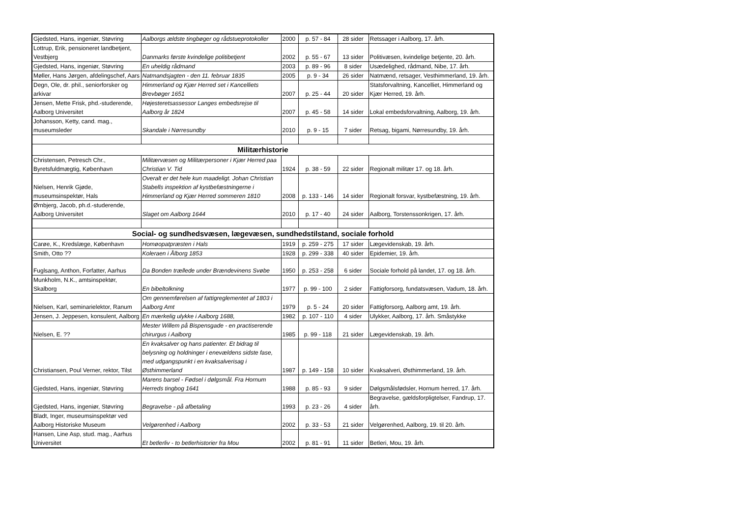| Gjedsted, Hans, ingeniør, Støvring | Aalborgs ældste tingbøger og rådstueprotokoller | 2000 | p. 57 - 84 | 28 sider | Retssager i Aalborg, 17. årh. |
| Lottrup, Erik, pensioneret landbetjent, Vestbjerg | Danmarks første kvindelige politibetjent | 2002 | p. 55 - 67 | 13 sider | Politivæsen, kvindelige betjente, 20. årh. |
| Gjedsted, Hans, ingeniør, Støvring | En uheldig rådmand | 2003 | p. 89 - 96 | 8 sider | Usædelighed, rådmand, Nibe, 17. årh. |
| Møller, Hans Jørgen, afdelingschef, Aars | Natmandsjagten - den 11. februar 1835 | 2005 | p. 9 - 34 | 26 sider | Natmænd, retsager, Vesthimmerland, 19. årh. |
| Degn, Ole, dr. phil., seniorforsker og arkivar | Himmerland og Kjær Herred set i Kancelliets Brevbøger 1651 | 2007 | p. 25 - 44 | 20 sider | Statsforvaltning, Kancelliet, Himmerland og Kjær Herred, 19. årh. |
| Jensen, Mette Frisk, phd.-studerende, Aalborg Universitet | Højesteretsassessor Langes embedsrejse til Aalborg år 1824 | 2007 | p. 45 - 58 | 14 sider | Lokal embedsforvaltning, Aalborg, 19. årh. |
| Johansson, Ketty, cand. mag., museumsleder | Skandale i Nørresundby | 2010 | p. 9 - 15 | 7 sider | Retsag, bigami, Nørresundby, 19. årh. |
| Militærhistorie | | | | | |
| Christensen, Petresch Chr., Byretsfuldmægtig, København | Militærvæsen og Militærpersoner i Kjær Herred paa Christian V. Tid | 1924 | p. 38 - 59 | 22 sider | Regionalt militær 17. og 18. årh. |
| Nielsen, Henrik Gjøde, museumsinspektør, Hals | Overalt er det hele kun maadeligt. Johan Christian Stabells inspektion af kystbefæstningerne i Himmerland og Kjær Herred sommeren 1810 | 2008 | p. 133 - 146 | 14 sider | Regionalt forsvar, kystbefæstning, 19. årh. |
| Ørnbjerg, Jacob, ph.d.-studerende, Aalborg Universitet | Slaget om Aalborg 1644 | 2010 | p. 17 - 40 | 24 sider | Aalborg, Torstenssonkrigen, 17. årh. |
| Social- og sundhedsvæsen, lægevæsen, sundhedstilstand, sociale forhold | | | | | |
| Carøe, K., Kredslæge, København | Homøopatpræsten i Hals | 1919 | p. 259 - 275 | 17 sider | Lægevidenskab, 19. årh. |
| Smith, Otto ?? | Koleraen i Ålborg 1853 | 1928 | p. 299 - 338 | 40 sider | Epidemier, 19. årh. |
| Fuglsang, Anthon, Forfatter, Aarhus | Da Bonden trællede under Brændevinens Svøbe | 1950 | p. 253 - 258 | 6 sider | Sociale forhold på landet, 17. og 18. årh. |
| Munkholm, N.K., amtsinspektør, Skalborg | En bibeltolkning | 1977 | p. 99 - 100 | 2 sider | Fattigforsorg, fundatsvæsen, Vadum, 18. årh. |
| Nielsen, Karl, seminarielektor, Ranum | Om gennemførelsen af fattigreglementet af 1803 i Aalborg Amt | 1979 | p. 5 - 24 | 20 sider | Fattigforsorg, Aalborg amt, 19. årh. |
| Jensen, J. Jeppesen, konsulent, Aalborg | En mærkelig ulykke i Aalborg 1688, | 1982 | p. 107 - 110 | 4 sider | Ulykker, Aalborg, 17. årh. Småstykke |
| Nielsen, E. ?? | Mester Willem på Bispensgade - en practiserende chirurgus i Aalborg | 1985 | p. 99 - 118 | 21 sider | Lægevidenskab, 19. årh. |
| Christiansen, Poul Verner, rektor, Tilst | En kvaksalver og hans patienter. Et bidrag til belysning og holdninger i enevældens sidste fase, med udgangspunkt i en kvaksalverisag i Østhimmerland | 1987 | p. 149 - 158 | 10 sider | Kvaksalveri, Østhimmerland, 19. årh. |
| Gjedsted, Hans, ingeniør, Støvring | Marens barsel - Fødsel i dølgsmål. Fra Hornum Herreds tingbog 1641 | 1988 | p. 85 - 93 | 9 sider | Dølgsmålsfødsler, Hornum herred, 17. årh. |
| Gjedsted, Hans, ingeniør, Støvring | Begravelse - på afbetaling | 1993 | p. 23 - 26 | 4 sider | Begravelse, gældsforpligtelser, Fandrup, 17. årh. |
| Bladt, Inger, museumsinspektør ved Aalborg Historiske Museum | Velgørenhed i Aalborg | 2002 | p. 33 - 53 | 21 sider | Velgørenhed, Aalborg, 19. til 20. årh. |
| Hansen, Line Asp, stud. mag., Aarhus Universitet | Et betlerliv - to betlerhistorier fra Mou | 2002 | p. 81 - 91 | 11 sider | Betleri, Mou, 19. årh. |